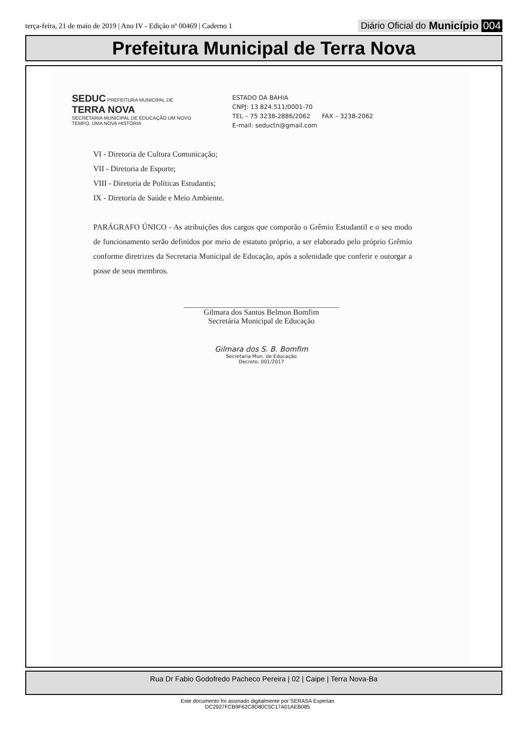terça-feira, 21 de maio de 2019 | Ano IV - Edição nº 00469 | Caderno 1
Diário Oficial do Município 004
Prefeitura Municipal de Terra Nova
SEDUC PREFEITURA MUNICIPAL DE TERRA NOVA
SECRETARIA MUNICIPAL DE EDUCAÇÃO UM NOVO TEMPO, UMA NOVA HISTÓRIA
ESTADO DA BAHIA
CNPJ: 13.824.511/0001-70
TEL – 75 3238-2886/2062 FAX – 3238-2062
E-mail: seductn@gmail.com
VI - Diretoria de Cultura Comunicação;
VII - Diretoria de Esporte;
VIII - Diretoria de Políticas Estudantis;
IX - Diretoria de Saúde e Meio Ambiente.
PARÁGRAFO ÚNICO - As atribuições dos cargos que comporão o Grêmio Estudantil e o seu modo de funcionamento serão definidos por meio de estatuto próprio, a ser elaborado pelo próprio Grêmio conforme diretrizes da Secretaria Municipal de Educação, após a solenidade que conferir e outorgar a posse de seus membros.
Gilmara dos Santos Belmon Bomfim
Secretária Municipal de Educação
Gilmara dos S. B. Bomfim
Secretaria Mun. de Educação
Decreto. 001/2017
Rua Dr Fabio Godofredo Pacheco Pereira | 02 | Caipe | Terra Nova-Ba
Este documento foi assinado digitalmente por SERASA Experian
DC2927FCB9F62C8D80C5C17A01AEB085